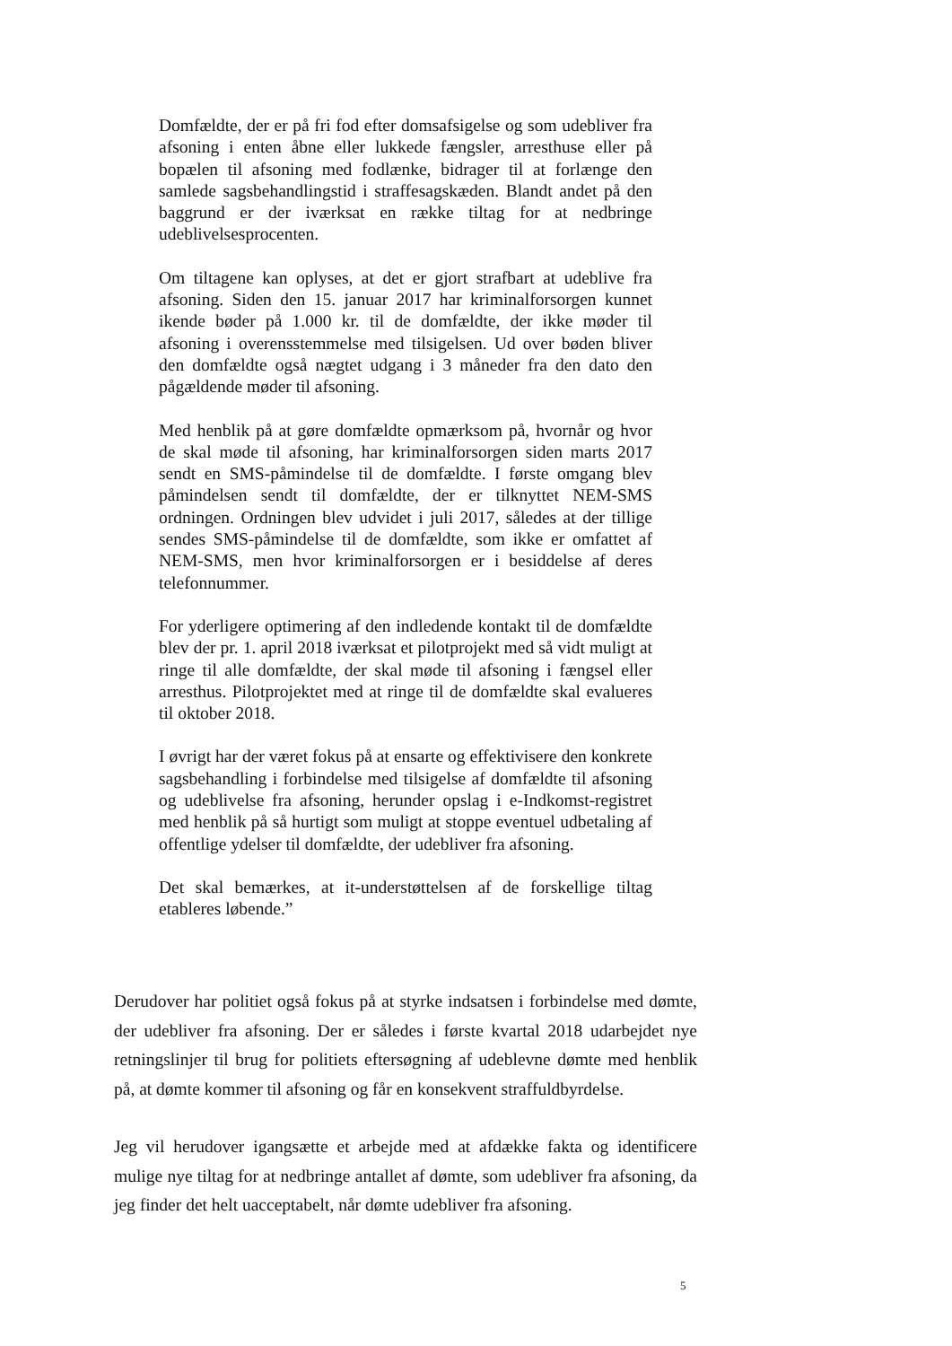Domfældte, der er på fri fod efter domsafsigelse og som udebliver fra afsoning i enten åbne eller lukkede fængsler, arresthuse eller på bopælen til afsoning med fodlænke, bidrager til at forlænge den samlede sagsbehandlingstid i straffesagskæden. Blandt andet på den baggrund er der iværksat en række tiltag for at nedbringe udeblivelsesprocenten.
Om tiltagene kan oplyses, at det er gjort strafbart at udeblive fra afsoning. Siden den 15. januar 2017 har kriminalforsorgen kunnet ikende bøder på 1.000 kr. til de domfældte, der ikke møder til afsoning i overensstemmelse med tilsigelsen. Ud over bøden bliver den domfældte også nægtet udgang i 3 måneder fra den dato den pågældende møder til afsoning.
Med henblik på at gøre domfældte opmærksom på, hvornår og hvor de skal møde til afsoning, har kriminalforsorgen siden marts 2017 sendt en SMS-påmindelse til de domfældte. I første omgang blev påmindelsen sendt til domfældte, der er tilknyttet NEM-SMS ordningen. Ordningen blev udvidet i juli 2017, således at der tillige sendes SMS-påmindelse til de domfældte, som ikke er omfattet af NEM-SMS, men hvor kriminalforsorgen er i besiddelse af deres telefonnummer.
For yderligere optimering af den indledende kontakt til de domfældte blev der pr. 1. april 2018 iværksat et pilotprojekt med så vidt muligt at ringe til alle domfældte, der skal møde til afsoning i fængsel eller arresthus. Pilotprojektet med at ringe til de domfældte skal evalueres til oktober 2018.
I øvrigt har der været fokus på at ensarte og effektivisere den konkrete sagsbehandling i forbindelse med tilsigelse af domfældte til afsoning og udeblivelse fra afsoning, herunder opslag i e-Indkomst-registret med henblik på så hurtigt som muligt at stoppe eventuel udbetaling af offentlige ydelser til domfældte, der udebliver fra afsoning.
Det skal bemærkes, at it-understøttelsen af de forskellige tiltag etableres løbende.”
Derudover har politiet også fokus på at styrke indsatsen i forbindelse med dømte, der udebliver fra afsoning. Der er således i første kvartal 2018 udarbejdet nye retningslinjer til brug for politiets eftersøgning af udeblevne dømte med henblik på, at dømte kommer til afsoning og får en konsekvent straffuldbyrdelse.
Jeg vil herudover igangsætte et arbejde med at afdække fakta og identificere mulige nye tiltag for at nedbringe antallet af dømte, som udebliver fra afsoning, da jeg finder det helt uacceptabelt, når dømte udebliver fra afsoning.
5